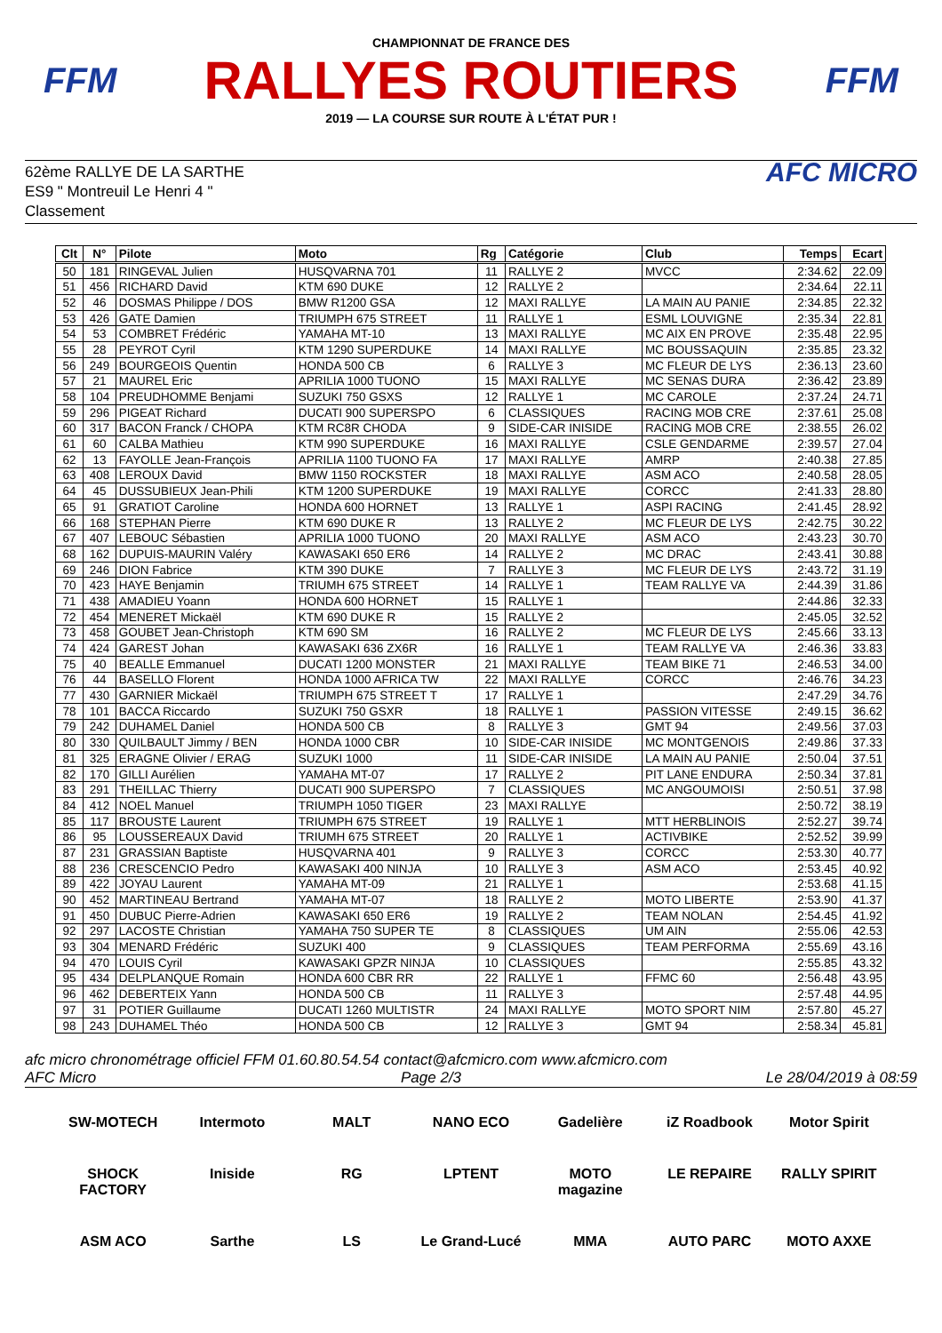FFM
CHAMPIONNAT DE FRANCE DES
RALLYES ROUTIERS
2019 — LA COURSE SUR ROUTE À L'ÉTAT PUR !
FFM
62ème RALLYE DE LA SARTHE
ES9 " Montreuil Le Henri 4 "
Classement
AFC MICRO
| Clt | N° | Pilote | Moto | Rg | Catégorie | Club | Temps | Ecart |
| --- | --- | --- | --- | --- | --- | --- | --- | --- |
| 50 | 181 | RINGEVAL Julien | HUSQVARNA 701 | 11 | RALLYE 2 | MVCC | 2:34.62 | 22.09 |
| 51 | 456 | RICHARD David | KTM 690 DUKE | 12 | RALLYE 2 | | 2:34.64 | 22.11 |
| 52 | 46 | DOSMAS Philippe / DOS | BMW R1200 GSA | 12 | MAXI RALLYE | LA MAIN AU PANIE | 2:34.85 | 22.32 |
| 53 | 426 | GATE Damien | TRIUMPH 675 STREET | 11 | RALLYE 1 | ESML LOUVIGNE | 2:35.34 | 22.81 |
| 54 | 53 | COMBRET Frédéric | YAMAHA MT-10 | 13 | MAXI RALLYE | MC AIX EN PROVE | 2:35.48 | 22.95 |
| 55 | 28 | PEYROT Cyril | KTM 1290 SUPERDUKE | 14 | MAXI RALLYE | MC BOUSSAQUIN | 2:35.85 | 23.32 |
| 56 | 249 | BOURGEOIS Quentin | HONDA 500 CB | 6 | RALLYE 3 | MC FLEUR DE LYS | 2:36.13 | 23.60 |
| 57 | 21 | MAUREL Eric | APRILIA 1000 TUONO | 15 | MAXI RALLYE | MC SENAS DURA | 2:36.42 | 23.89 |
| 58 | 104 | PREUDHOMME Benjami | SUZUKI 750 GSXS | 12 | RALLYE 1 | MC CAROLE | 2:37.24 | 24.71 |
| 59 | 296 | PIGEAT Richard | DUCATI 900 SUPERSPO | 6 | CLASSIQUES | RACING MOB CRE | 2:37.61 | 25.08 |
| 60 | 317 | BACON Franck / CHOPA | KTM RC8R CHODA | 9 | SIDE-CAR INISIDE | RACING MOB CRE | 2:38.55 | 26.02 |
| 61 | 60 | CALBA Mathieu | KTM 990 SUPERDUKE | 16 | MAXI RALLYE | CSLE GENDARME | 2:39.57 | 27.04 |
| 62 | 13 | FAYOLLE Jean-François | APRILIA 1100 TUONO FA | 17 | MAXI RALLYE | AMRP | 2:40.38 | 27.85 |
| 63 | 408 | LEROUX David | BMW 1150 ROCKSTER | 18 | MAXI RALLYE | ASM ACO | 2:40.58 | 28.05 |
| 64 | 45 | DUSSUBIEUX Jean-Phili | KTM 1200 SUPERDUKE | 19 | MAXI RALLYE | CORCC | 2:41.33 | 28.80 |
| 65 | 91 | GRATIOT Caroline | HONDA 600 HORNET | 13 | RALLYE 1 | ASPI RACING | 2:41.45 | 28.92 |
| 66 | 168 | STEPHAN Pierre | KTM 690 DUKE R | 13 | RALLYE 2 | MC FLEUR DE LYS | 2:42.75 | 30.22 |
| 67 | 407 | LEBOUC Sébastien | APRILIA 1000 TUONO | 20 | MAXI RALLYE | ASM ACO | 2:43.23 | 30.70 |
| 68 | 162 | DUPUIS-MAURIN Valéry | KAWASAKI 650 ER6 | 14 | RALLYE 2 | MC DRAC | 2:43.41 | 30.88 |
| 69 | 246 | DION Fabrice | KTM 390 DUKE | 7 | RALLYE 3 | MC FLEUR DE LYS | 2:43.72 | 31.19 |
| 70 | 423 | HAYE Benjamin | TRIUMH 675 STREET | 14 | RALLYE 1 | TEAM RALLYE VA | 2:44.39 | 31.86 |
| 71 | 438 | AMADIEU Yoann | HONDA 600 HORNET | 15 | RALLYE 1 | | 2:44.86 | 32.33 |
| 72 | 454 | MENERET Mickaël | KTM 690 DUKE R | 15 | RALLYE 2 | | 2:45.05 | 32.52 |
| 73 | 458 | GOUBET Jean-Christoph | KTM 690 SM | 16 | RALLYE 2 | MC FLEUR DE LYS | 2:45.66 | 33.13 |
| 74 | 424 | GAREST Johan | KAWASAKI 636 ZX6R | 16 | RALLYE 1 | TEAM RALLYE VA | 2:46.36 | 33.83 |
| 75 | 40 | BEALLE Emmanuel | DUCATI 1200 MONSTER | 21 | MAXI RALLYE | TEAM BIKE 71 | 2:46.53 | 34.00 |
| 76 | 44 | BASELLO Florent | HONDA 1000 AFRICA TW | 22 | MAXI RALLYE | CORCC | 2:46.76 | 34.23 |
| 77 | 430 | GARNIER Mickaël | TRIUMPH 675 STREET T | 17 | RALLYE 1 | | 2:47.29 | 34.76 |
| 78 | 101 | BACCA Riccardo | SUZUKI 750 GSXR | 18 | RALLYE 1 | PASSION VITESSE | 2:49.15 | 36.62 |
| 79 | 242 | DUHAMEL Daniel | HONDA 500 CB | 8 | RALLYE 3 | GMT 94 | 2:49.56 | 37.03 |
| 80 | 330 | QUILBAULT Jimmy / BEN | HONDA 1000 CBR | 10 | SIDE-CAR INISIDE | MC MONTGENOIS | 2:49.86 | 37.33 |
| 81 | 325 | ERAGNE Olivier / ERAG | SUZUKI 1000 | 11 | SIDE-CAR INISIDE | LA MAIN AU PANIE | 2:50.04 | 37.51 |
| 82 | 170 | GILLI Aurélien | YAMAHA MT-07 | 17 | RALLYE 2 | PIT LANE ENDURA | 2:50.34 | 37.81 |
| 83 | 291 | THEILLAC Thierry | DUCATI 900 SUPERSPO | 7 | CLASSIQUES | MC ANGOUMOISI | 2:50.51 | 37.98 |
| 84 | 412 | NOEL Manuel | TRIUMPH 1050 TIGER | 23 | MAXI RALLYE | | 2:50.72 | 38.19 |
| 85 | 117 | BROUSTE Laurent | TRIUMPH 675 STREET | 19 | RALLYE 1 | MTT HERBLINOIS | 2:52.27 | 39.74 |
| 86 | 95 | LOUSSEREAUX David | TRIUMH 675 STREET | 20 | RALLYE 1 | ACTIVBIKE | 2:52.52 | 39.99 |
| 87 | 231 | GRASSIAN Baptiste | HUSQVARNA 401 | 9 | RALLYE 3 | CORCC | 2:53.30 | 40.77 |
| 88 | 236 | CRESCENCIO Pedro | KAWASAKI 400 NINJA | 10 | RALLYE 3 | ASM ACO | 2:53.45 | 40.92 |
| 89 | 422 | JOYAU Laurent | YAMAHA MT-09 | 21 | RALLYE 1 | | 2:53.68 | 41.15 |
| 90 | 452 | MARTINEAU Bertrand | YAMAHA MT-07 | 18 | RALLYE 2 | MOTO LIBERTE | 2:53.90 | 41.37 |
| 91 | 450 | DUBUC Pierre-Adrien | KAWASAKI 650 ER6 | 19 | RALLYE 2 | TEAM NOLAN | 2:54.45 | 41.92 |
| 92 | 297 | LACOSTE Christian | YAMAHA 750 SUPER TE | 8 | CLASSIQUES | UM AIN | 2:55.06 | 42.53 |
| 93 | 304 | MENARD Frédéric | SUZUKI 400 | 9 | CLASSIQUES | TEAM PERFORMA | 2:55.69 | 43.16 |
| 94 | 470 | LOUIS Cyril | KAWASAKI GPZR NINJA | 10 | CLASSIQUES | | 2:55.85 | 43.32 |
| 95 | 434 | DELPLANQUE Romain | HONDA 600 CBR RR | 22 | RALLYE 1 | FFMC 60 | 2:56.48 | 43.95 |
| 96 | 462 | DEBERTEIX Yann | HONDA 500 CB | 11 | RALLYE 3 | | 2:57.48 | 44.95 |
| 97 | 31 | POTIER Guillaume | DUCATI 1260 MULTISTR | 24 | MAXI RALLYE | MOTO SPORT NIM | 2:57.80 | 45.27 |
| 98 | 243 | DUHAMEL Théo | HONDA 500 CB | 12 | RALLYE 3 | GMT 94 | 2:58.34 | 45.81 |
afc micro chronométrage officiel FFM 01.60.80.54.54 contact@afcmicro.com www.afcmicro.com
AFC Micro Page 2/3 Le 28/04/2019 à 08:59
SW-MOTECH Intermoto MALT NANO ECO Gadelière iZ Roadbook Motor Spirit SHOCK FACTORY Iniside RG LPTENT MOTO magazine LE REPAIRE RALLY SPIRIT ASM ACO Sarthe LS Le Grand-Lucé MMA AUTO PARC MOTO AXXE